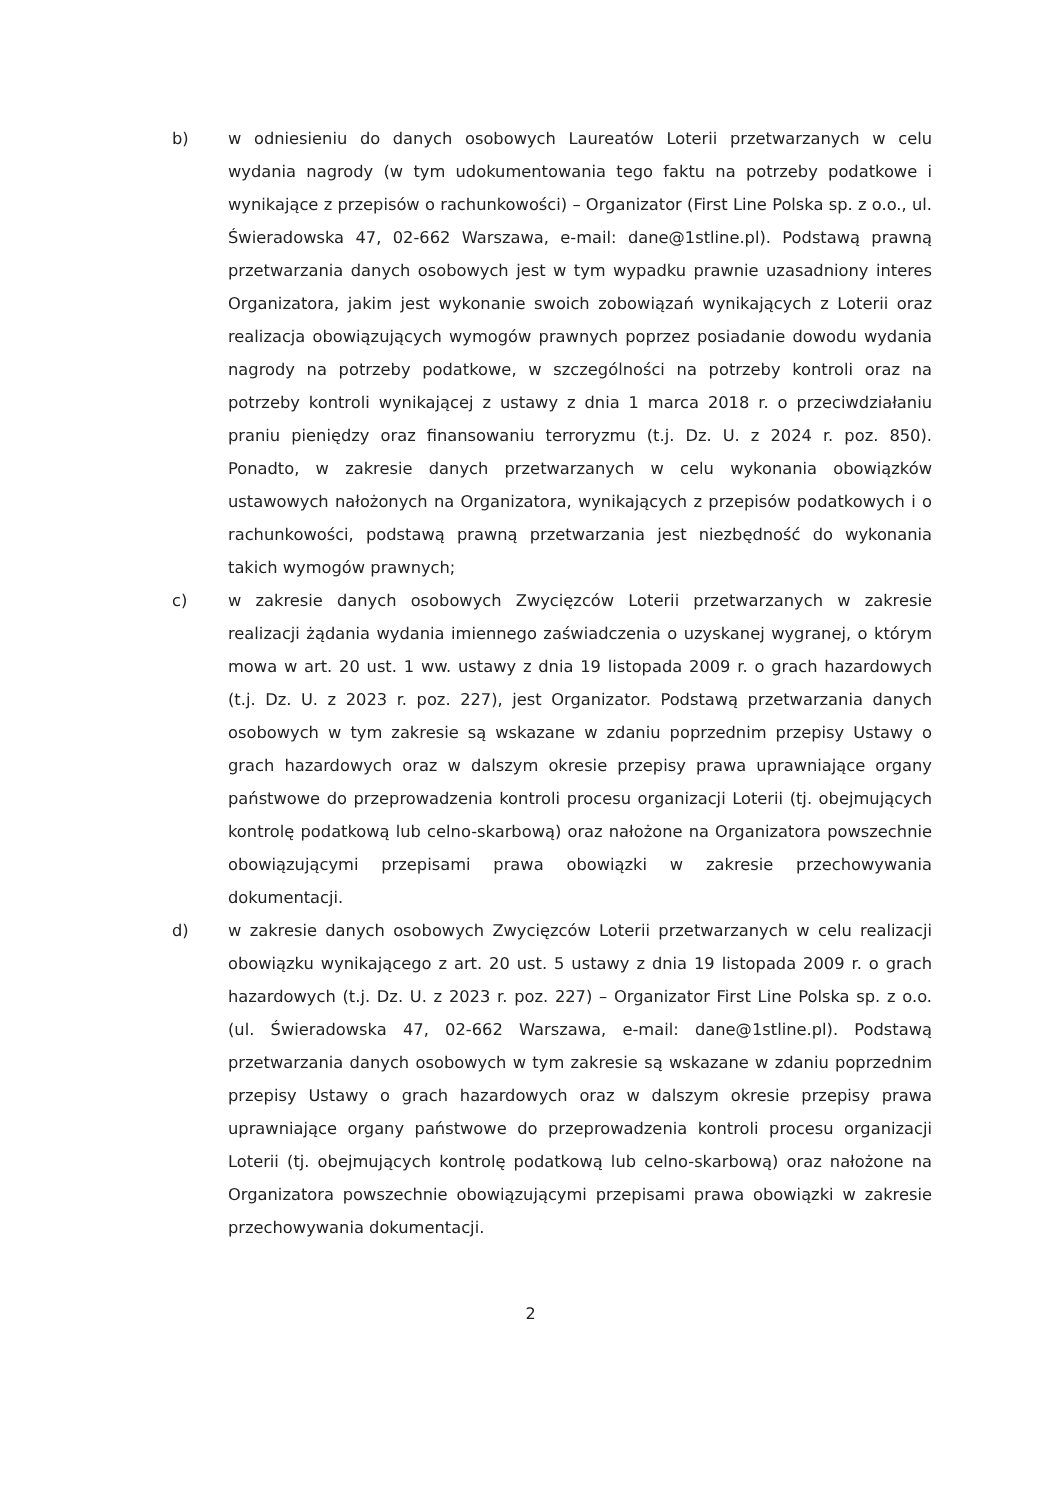b) w odniesieniu do danych osobowych Laureatów Loterii przetwarzanych w celu wydania nagrody (w tym udokumentowania tego faktu na potrzeby podatkowe i wynikające z przepisów o rachunkowości) – Organizator (First Line Polska sp. z o.o., ul. Świeradowska 47, 02-662 Warszawa, e-mail: dane@1stline.pl). Podstawą prawną przetwarzania danych osobowych jest w tym wypadku prawnie uzasadniony interes Organizatora, jakim jest wykonanie swoich zobowiązań wynikających z Loterii oraz realizacja obowiązujących wymogów prawnych poprzez posiadanie dowodu wydania nagrody na potrzeby podatkowe, w szczególności na potrzeby kontroli oraz na potrzeby kontroli wynikającej z ustawy z dnia 1 marca 2018 r. o przeciwdziałaniu praniu pieniędzy oraz finansowaniu terroryzmu (t.j. Dz. U. z 2024 r. poz. 850). Ponadto, w zakresie danych przetwarzanych w celu wykonania obowiązków ustawowych nałożonych na Organizatora, wynikających z przepisów podatkowych i o rachunkowości, podstawą prawną przetwarzania jest niezbędność do wykonania takich wymogów prawnych;
c) w zakresie danych osobowych Zwycięzców Loterii przetwarzanych w zakresie realizacji żądania wydania imiennego zaświadczenia o uzyskanej wygranej, o którym mowa w art. 20 ust. 1 ww. ustawy z dnia 19 listopada 2009 r. o grach hazardowych (t.j. Dz. U. z 2023 r. poz. 227), jest Organizator. Podstawą przetwarzania danych osobowych w tym zakresie są wskazane w zdaniu poprzednim przepisy Ustawy o grach hazardowych oraz w dalszym okresie przepisy prawa uprawniające organy państwowe do przeprowadzenia kontroli procesu organizacji Loterii (tj. obejmujących kontrolę podatkową lub celno-skarbową) oraz nałożone na Organizatora powszechnie obowiązującymi przepisami prawa obowiązki w zakresie przechowywania dokumentacji.
d) w zakresie danych osobowych Zwycięzców Loterii przetwarzanych w celu realizacji obowiązku wynikającego z art. 20 ust. 5 ustawy z dnia 19 listopada 2009 r. o grach hazardowych (t.j. Dz. U. z 2023 r. poz. 227) – Organizator First Line Polska sp. z o.o. (ul. Świeradowska 47, 02-662 Warszawa, e-mail: dane@1stline.pl). Podstawą przetwarzania danych osobowych w tym zakresie są wskazane w zdaniu poprzednim przepisy Ustawy o grach hazardowych oraz w dalszym okresie przepisy prawa uprawniające organy państwowe do przeprowadzenia kontroli procesu organizacji Loterii (tj. obejmujących kontrolę podatkową lub celno-skarbową) oraz nałożone na Organizatora powszechnie obowiązującymi przepisami prawa obowiązki w zakresie przechowywania dokumentacji.
2